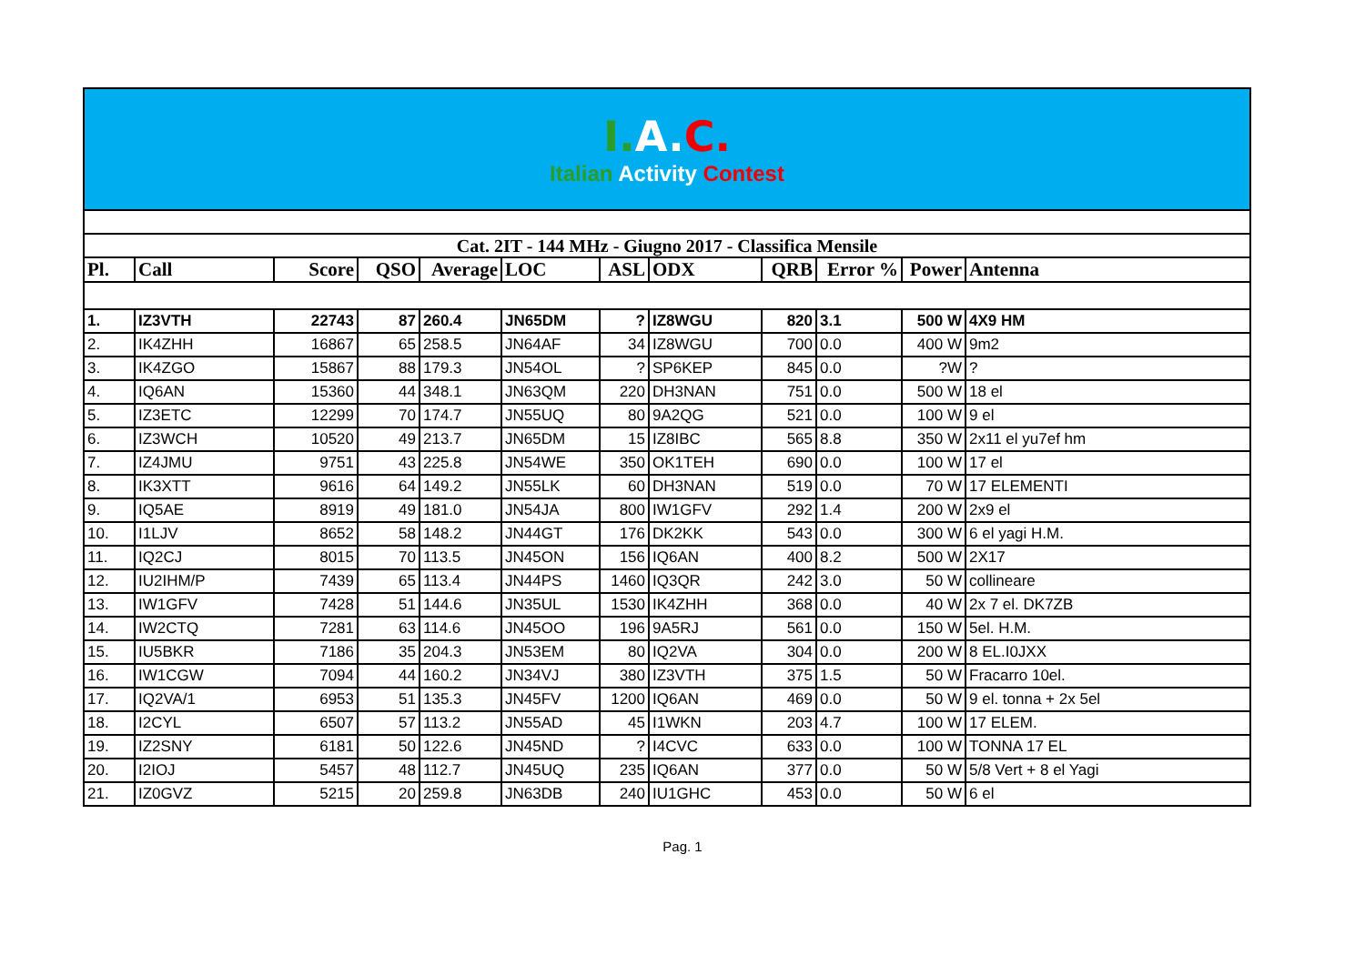| I. A. C. Italian Activity Contest | | | | | | | | | | | |
| Cat. 2IT - 144 MHz - Giugno 2017 - Classifica Mensile | | | | | | | | | | | |
| Pl. | Call | Score | QSO | Average | LOC | ASL | ODX | QRB | Error % | Power | Antenna |
| 1. | IZ3VTH | 22743 | 87 | 260.4 | JN65DM | ? | IZ8WGU | 820 | 3.1 | 500 W | 4X9 HM |
| 2. | IK4ZHH | 16867 | 65 | 258.5 | JN64AF | 34 | IZ8WGU | 700 | 0.0 | 400 W | 9m2 |
| 3. | IK4ZGO | 15867 | 88 | 179.3 | JN54OL | ? | SP6KEP | 845 | 0.0 | ?W | ? |
| 4. | IQ6AN | 15360 | 44 | 348.1 | JN63QM | 220 | DH3NAN | 751 | 0.0 | 500 W | 18 el |
| 5. | IZ3ETC | 12299 | 70 | 174.7 | JN55UQ | 80 | 9A2QG | 521 | 0.0 | 100 W | 9 el |
| 6. | IZ3WCH | 10520 | 49 | 213.7 | JN65DM | 15 | IZ8IBC | 565 | 8.8 | 350 W | 2x11 el yu7ef hm |
| 7. | IZ4JMU | 9751 | 43 | 225.8 | JN54WE | 350 | OK1TEH | 690 | 0.0 | 100 W | 17 el |
| 8. | IK3XTT | 9616 | 64 | 149.2 | JN55LK | 60 | DH3NAN | 519 | 0.0 | 70 W | 17 ELEMENTI |
| 9. | IQ5AE | 8919 | 49 | 181.0 | JN54JA | 800 | IW1GFV | 292 | 1.4 | 200 W | 2x9 el |
| 10. | I1LJV | 8652 | 58 | 148.2 | JN44GT | 176 | DK2KK | 543 | 0.0 | 300 W | 6 el yagi H.M. |
| 11. | IQ2CJ | 8015 | 70 | 113.5 | JN45ON | 156 | IQ6AN | 400 | 8.2 | 500 W | 2X17 |
| 12. | IU2IHM/P | 7439 | 65 | 113.4 | JN44PS | 1460 | IQ3QR | 242 | 3.0 | 50 W | collineare |
| 13. | IW1GFV | 7428 | 51 | 144.6 | JN35UL | 1530 | IK4ZHH | 368 | 0.0 | 40 W | 2x 7 el. DK7ZB |
| 14. | IW2CTQ | 7281 | 63 | 114.6 | JN45OO | 196 | 9A5RJ | 561 | 0.0 | 150 W | 5el. H.M. |
| 15. | IU5BKR | 7186 | 35 | 204.3 | JN53EM | 80 | IQ2VA | 304 | 0.0 | 200 W | 8 EL.I0JXX |
| 16. | IW1CGW | 7094 | 44 | 160.2 | JN34VJ | 380 | IZ3VTH | 375 | 1.5 | 50 W | Fracarro 10el. |
| 17. | IQ2VA/1 | 6953 | 51 | 135.3 | JN45FV | 1200 | IQ6AN | 469 | 0.0 | 50 W | 9 el. tonna + 2x 5el |
| 18. | I2CYL | 6507 | 57 | 113.2 | JN55AD | 45 | I1WKN | 203 | 4.7 | 100 W | 17 ELEM. |
| 19. | IZ2SNY | 6181 | 50 | 122.6 | JN45ND | ? | I4CVC | 633 | 0.0 | 100 W | TONNA 17 EL |
| 20. | I2IOJ | 5457 | 48 | 112.7 | JN45UQ | 235 | IQ6AN | 377 | 0.0 | 50 W | 5/8 Vert + 8 el Yagi |
| 21. | IZ0GVZ | 5215 | 20 | 259.8 | JN63DB | 240 | IU1GHC | 453 | 0.0 | 50 W | 6 el |
Pag. 1